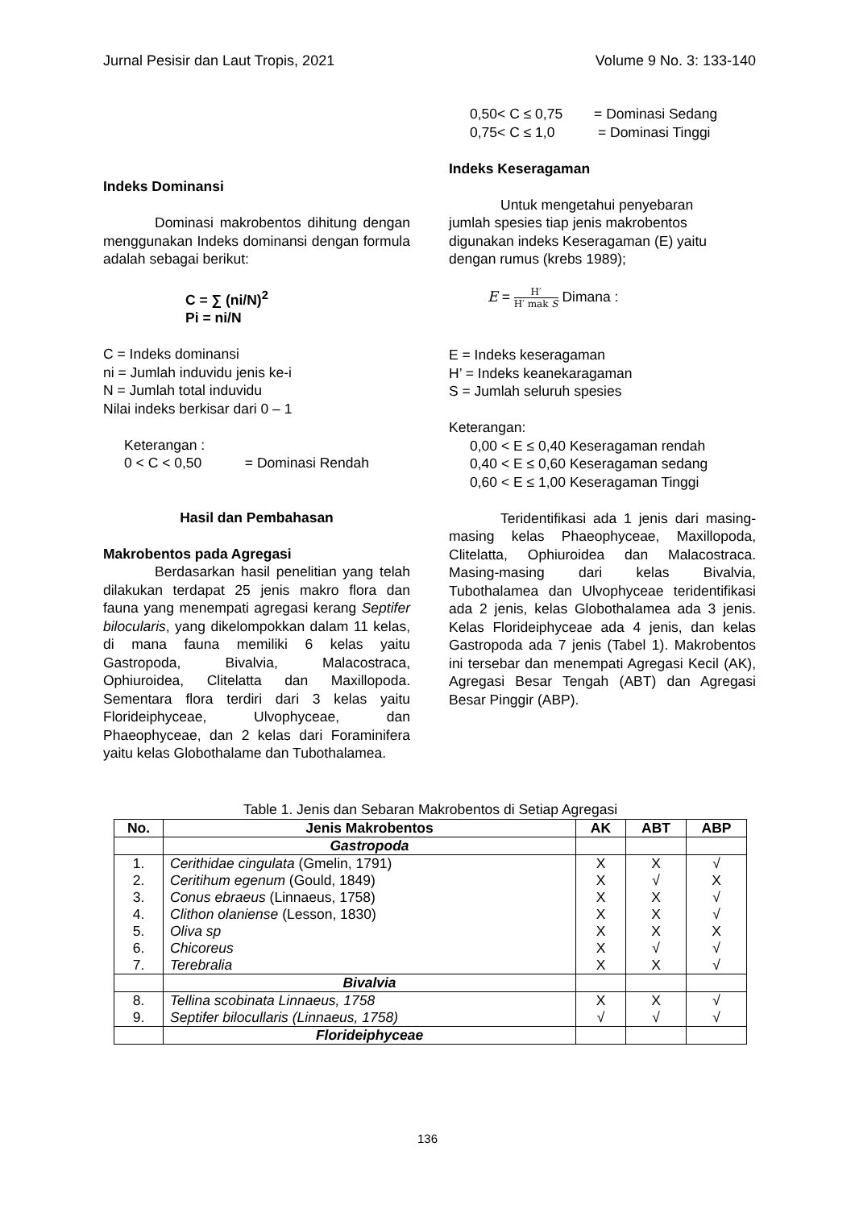Jurnal Pesisir dan Laut Tropis, 2021 Volume 9 No. 3: 133-140
Indeks Dominansi
Dominasi makrobentos dihitung dengan menggunakan Indeks dominansi dengan formula adalah sebagai berikut:
C = ∑ (ni/N)<sup>2</sup>
Pi = ni/N
C = Indeks dominansi
ni = Jumlah induvidu jenis ke-i
N = Jumlah total induvidu
Nilai indeks berkisar dari 0 – 1
Keterangan :
0 < C < 0,50 = Dominasi Rendah
Hasil dan Pembahasan
Makrobentos pada Agregasi
Berdasarkan hasil penelitian yang telah dilakukan terdapat 25 jenis makro flora dan fauna yang menempati agregasi kerang Septifer bilocularis, yang dikelompokkan dalam 11 kelas, di mana fauna memiliki 6 kelas yaitu Gastropoda, Bivalvia, Malacostraca, Ophiuroidea, Clitelatta dan Maxillopoda. Sementara flora terdiri dari 3 kelas yaitu Florideiphyceae, Ulvophyceae, dan Phaeophyceae, dan 2 kelas dari Foraminifera yaitu kelas Globothalame dan Tubothalamea.
0,50< C ≤ 0,75 = Dominasi Sedang
0,75< C ≤ 1,0 = Dominasi Tinggi
Indeks Keseragaman
Untuk mengetahui penyebaran
jumlah spesies tiap jenis makrobentos digunakan indeks Keseragaman (E) yaitu dengan rumus (krebs 1989);
E = H′ H′ mak S Dimana :
E = Indeks keseragaman
H’ = Indeks keanekaragaman
S = Jumlah seluruh spesies
Keterangan:
0,00 < E ≤ 0,40 Keseragaman rendah
0,40 < E ≤ 0,60 Keseragaman sedang
0,60 < E ≤ 1,00 Keseragaman Tinggi
Teridentifikasi ada 1 jenis dari masing-masing kelas Phaeophyceae, Maxillopoda, Clitelatta, Ophiuroidea dan Malacostraca. Masing-masing dari kelas Bivalvia, Tubothalamea dan Ulvophyceae teridentifikasi ada 2 jenis, kelas Globothalamea ada 3 jenis. Kelas Florideiphyceae ada 4 jenis, dan kelas Gastropoda ada 7 jenis (Tabel 1). Makrobentos ini tersebar dan menempati Agregasi Kecil (AK), Agregasi Besar Tengah (ABT) dan Agregasi Besar Pinggir (ABP).
Table 1. Jenis dan Sebaran Makrobentos di Setiap Agregasi
| No. | Jenis Makrobentos | AK | ABT | ABP |
| --- | --- | --- | --- | --- |
| | Gastropoda | | | |
| 1. 2. 3. 4. 5. 6. 7. | Cerithidae cingulata (Gmelin, 1791) Ceritihum egenum (Gould, 1849) Conus ebraeus (Linnaeus, 1758) Clithon olaniense (Lesson, 1830) Oliva sp Chicoreus Terebralia | X X X X X X X | X √ X X X √ X | √ X √ √ X √ √ |
| | Bivalvia | | | |
| 8. 9. | Tellina scobinata Linnaeus, 1758 Septifer bilocullaris (Linnaeus, 1758) | X √ | X √ | √ √ |
| | Florideiphyceae | | | |
136